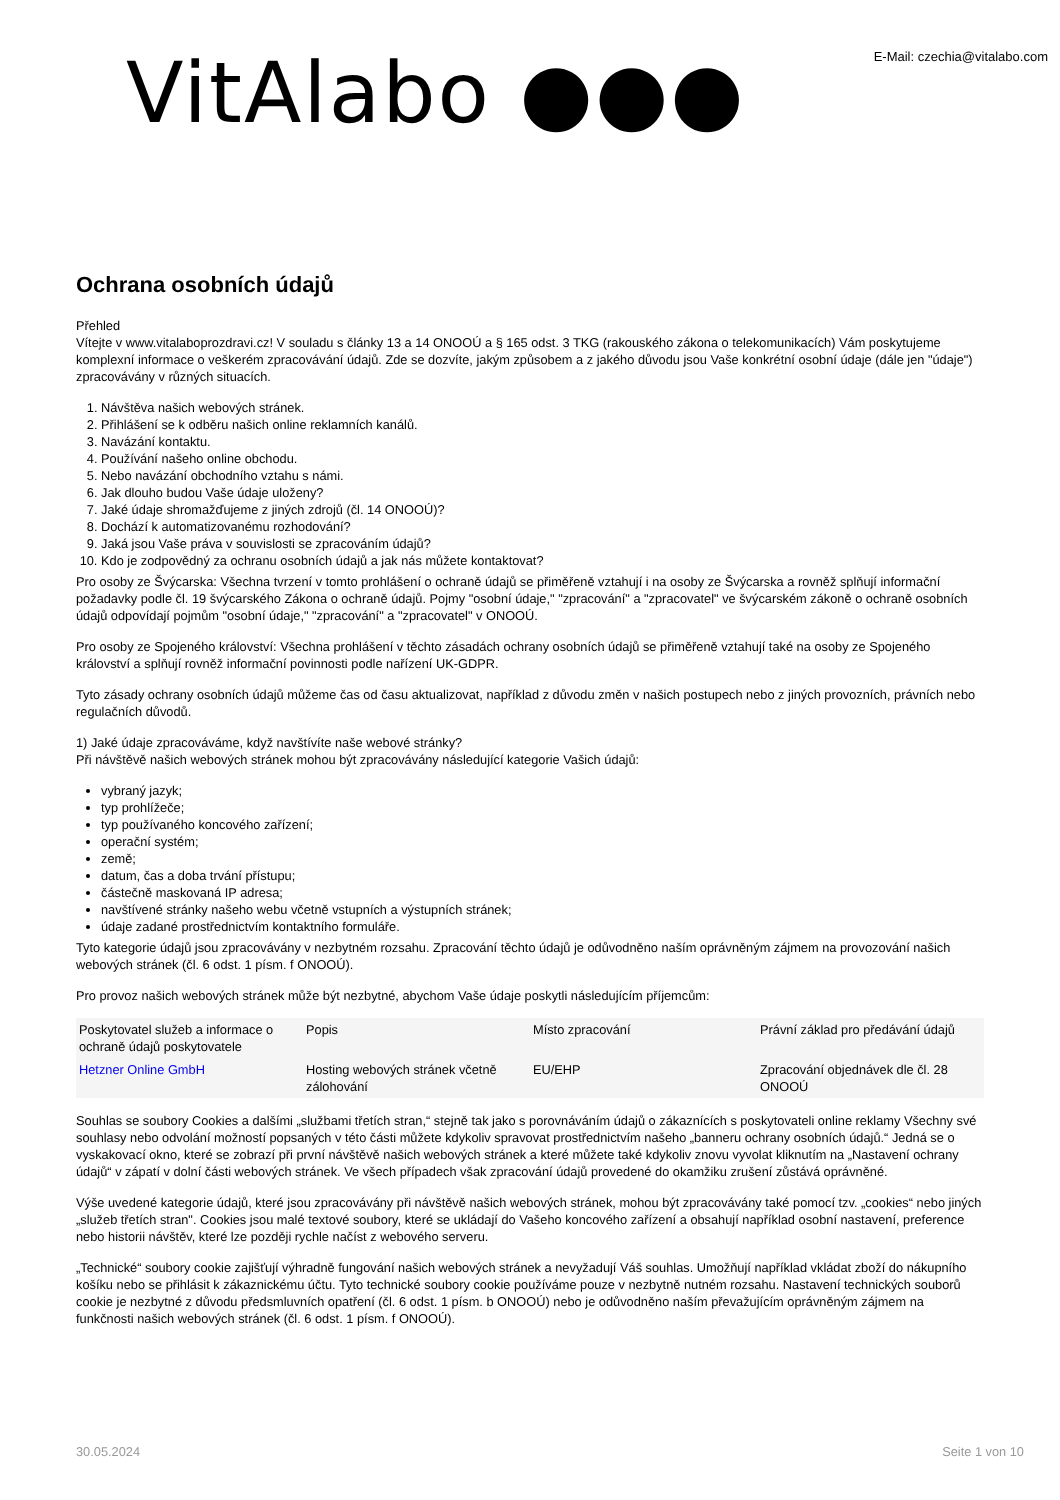VitAlabo ●●●
E-Mail: czechia@vitalabo.com
Ochrana osobních údajů
Přehled
Vítejte v www.vitalaboprozdravi.cz! V souladu s články 13 a 14 ONOOÚ a § 165 odst. 3 TKG (rakouského zákona o telekomunikacích) Vám poskytujeme komplexní informace o veškerém zpracovávání údajů. Zde se dozvíte, jakým způsobem a z jakého důvodu jsou Vaše konkrétní osobní údaje (dále jen "údaje") zpracovávány v různých situacích.
1. Návštěva našich webových stránek.
2. Přihlášení se k odběru našich online reklamních kanálů.
3. Navázání kontaktu.
4. Používání našeho online obchodu.
5. Nebo navázání obchodního vztahu s námi.
6. Jak dlouho budou Vaše údaje uloženy?
7. Jaké údaje shromažďujeme z jiných zdrojů (čl. 14 ONOOÚ)?
8. Dochází k automatizovanému rozhodování?
9. Jaká jsou Vaše práva v souvislosti se zpracováním údajů?
10. Kdo je zodpovědný za ochranu osobních údajů a jak nás můžete kontaktovat?
Pro osoby ze Švýcarska: Všechna tvrzení v tomto prohlášení o ochraně údajů se přiměřeně vztahují i na osoby ze Švýcarska a rovněž splňují informační požadavky podle čl. 19 švýcarského Zákona o ochraně údajů. Pojmy "osobní údaje," "zpracování" a "zpracovatel" ve švýcarském zákoně o ochraně osobních údajů odpovídají pojmům "osobní údaje," "zpracování" a "zpracovatel" v ONOOÚ.
Pro osoby ze Spojeného království: Všechna prohlášení v těchto zásadách ochrany osobních údajů se přiměřeně vztahují také na osoby ze Spojeného království a splňují rovněž informační povinnosti podle nařízení UK-GDPR.
Tyto zásady ochrany osobních údajů můžeme čas od času aktualizovat, například z důvodu změn v našich postupech nebo z jiných provozních, právních nebo regulačních důvodů.
1) Jaké údaje zpracováváme, když navštívíte naše webové stránky?
Při návštěvě našich webových stránek mohou být zpracovávány následující kategorie Vašich údajů:
vybraný jazyk;
typ prohlížeče;
typ používaného koncového zařízení;
operační systém;
země;
datum, čas a doba trvání přístupu;
částečně maskovaná IP adresa;
navštívené stránky našeho webu včetně vstupních a výstupních stránek;
údaje zadané prostřednictvím kontaktního formuláře.
Tyto kategorie údajů jsou zpracovávány v nezbytném rozsahu. Zpracování těchto údajů je odůvodněno naším oprávněným zájmem na provozování našich webových stránek (čl. 6 odst. 1 písm. f ONOOÚ).
Pro provoz našich webových stránek může být nezbytné, abychom Vaše údaje poskytli následujícím příjemcům:
| Poskytovatel služeb a informace o ochraně údajů poskytovatele | Popis | Místo zpracování | Právní základ pro předávání údajů |
| --- | --- | --- | --- |
| Hetzner Online GmbH | Hosting webových stránek včetně zálohování | EU/EHP | Zpracování objednávek dle čl. 28 ONOOÚ |
Souhlas se soubory Cookies a dalšími „službami třetích stran,“ stejně tak jako s porovnáváním údajů o zákaznících s poskytovateli online reklamy Všechny své souhlasy nebo odvolání možností popsaných v této části můžete kdykoliv spravovat prostřednictvím našeho „banneru ochrany osobních údajů.“ Jedná se o vyskakovací okno, které se zobrazí při první návštěvě našich webových stránek a které můžete také kdykoliv znovu vyvolat kliknutím na „Nastavení ochrany údajů“ v zápatí v dolní části webových stránek. Ve všech případech však zpracování údajů provedené do okamžiku zrušení zůstává oprávněné.
Výše uvedené kategorie údajů, které jsou zpracovávány při návštěvě našich webových stránek, mohou být zpracovávány také pomocí tzv. „cookies“ nebo jiných „služeb třetích stran". Cookies jsou malé textové soubory, které se ukládají do Vašeho koncového zařízení a obsahují například osobní nastavení, preference nebo historii návštěv, které lze později rychle načíst z webového serveru.
„Technické“ soubory cookie zajišťují výhradně fungování našich webových stránek a nevyžadují Váš souhlas. Umožňují například vkládat zboží do nákupního košíku nebo se přihlásit k zákaznickému účtu. Tyto technické soubory cookie používáme pouze v nezbytně nutném rozsahu. Nastavení technických souborů cookie je nezbytné z důvodu předsmluvních opatření (čl. 6 odst. 1 písm. b ONOOÚ) nebo je odůvodněno naším převažujícím oprávněným zájmem na funkčnosti našich webových stránek (čl. 6 odst. 1 písm. f ONOOÚ).
30.05.2024 Seite 1 von 10